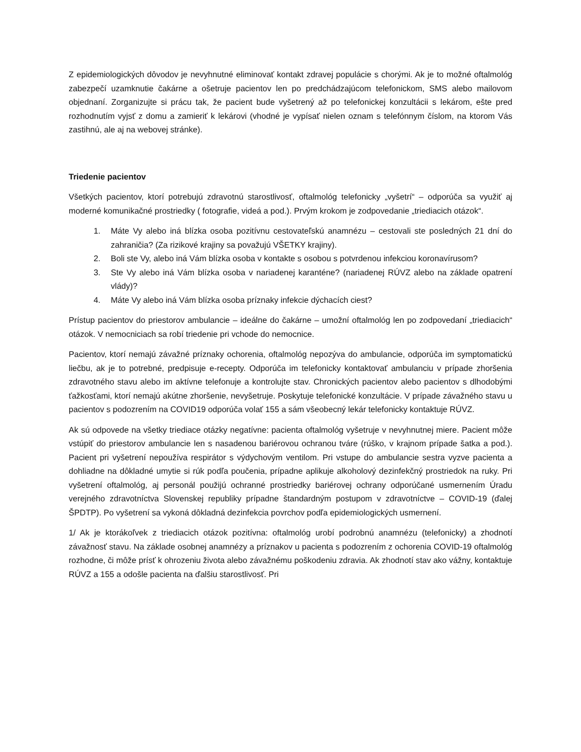Z epidemiologických dôvodov je nevyhnutné eliminovať kontakt zdravej populácie s chorými. Ak je to možné oftalmológ zabezpečí uzamknutie čakárne a ošetruje pacientov len po predchádzajúcom telefonickom, SMS alebo mailovom objednaní. Zorganizujte si prácu tak, že pacient bude vyšetrený až po telefonickej konzultácii s lekárom, ešte pred rozhodnutím vyjsť z domu a zamieriť k lekárovi (vhodné je vypísať nielen oznam s telefónnym číslom, na ktorom Vás zastihnú, ale aj na webovej stránke).
Triedenie pacientov
Všetkých pacientov, ktorí potrebujú zdravotnú starostlivosť, oftalmológ telefonicky „vyšetrí“ – odporúča sa využiť aj moderné komunikačné prostriedky ( fotografie, videá a pod.). Prvým krokom je zodpovedanie „triediacich otázok“.
1. Máte Vy alebo iná blízka osoba pozitívnu cestovateľskú anamnézu – cestovali ste posledných 21 dní do zahraničia? (Za rizikové krajiny sa považujú VŠETKY krajiny).
2. Boli ste Vy, alebo iná Vám blízka osoba v kontakte s osobou s potvrdenou infekciou koronavírusom?
3. Ste Vy alebo iná Vám blízka osoba v nariadenej karanténe? (nariadenej RÚVZ alebo na základe opatrení vlády)?
4. Máte Vy alebo iná Vám blízka osoba príznaky infekcie dýchacích ciest?
Prístup pacientov do priestorov ambulancie – ideálne do čakárne – umožní oftalmológ len po zodpovedaní „triediacich“ otázok. V nemocniciach sa robí triedenie pri vchode do nemocnice.
Pacientov, ktorí nemajú závažné príznaky ochorenia, oftalmológ nepozýva do ambulancie, odporúča im symptomatickú liečbu, ak je to potrebné, predpisuje e-recepty. Odporúča im telefonicky kontaktovať ambulanciu v prípade zhoršenia zdravotného stavu alebo im aktívne telefonuje a kontrolujte stav. Chronických pacientov alebo pacientov s dlhodobými ťažkosťami, ktorí nemajú akútne zhoršenie, nevyšetruje. Poskytuje telefonické konzultácie. V prípade závažného stavu u pacientov s podozrením na COVID19 odporúča volať 155 a sám všeobecný lekár telefonicky kontaktuje RÚVZ.
Ak sú odpovede na všetky triediace otázky negatívne: pacienta oftalmológ vyšetruje v nevyhnutnej miere. Pacient môže vstúpiť do priestorov ambulancie len s nasadenou bariérovou ochranou tváre (rúško, v krajnom prípade šatka a pod.). Pacient pri vyšetrení nepoužíva respirátor s výdychovým ventilom. Pri vstupe do ambulancie sestra vyzve pacienta a dohliadne na dôkladné umytie si rúk podľa poučenia, prípadne aplikuje alkoholový dezinfekčný prostriedok na ruky. Pri vyšetrení oftalmológ, aj personál použijú ochranné prostriedky bariérovej ochrany odporúčané usmernením Úradu verejného zdravotníctva Slovenskej republiky prípadne štandardným postupom v zdravotníctve – COVID-19 (ďalej ŠPDTP). Po vyšetrení sa vykoná dôkladná dezinfekcia povrchov podľa epidemiologických usmernení.
1/ Ak je ktorákoľvek z triediacich otázok pozitívna: oftalmológ urobí podrobnú anamnézu (telefonicky) a zhodnotí závažnosť stavu. Na základe osobnej anamnézy a príznakov u pacienta s podozrením z ochorenia COVID-19 oftalmológ rozhodne, či môže prísť k ohrozeniu života alebo závažnému poškodeniu zdravia. Ak zhodnotí stav ako vážny, kontaktuje RÚVZ a 155 a odošle pacienta na ďalšiu starostlivosť. Pri